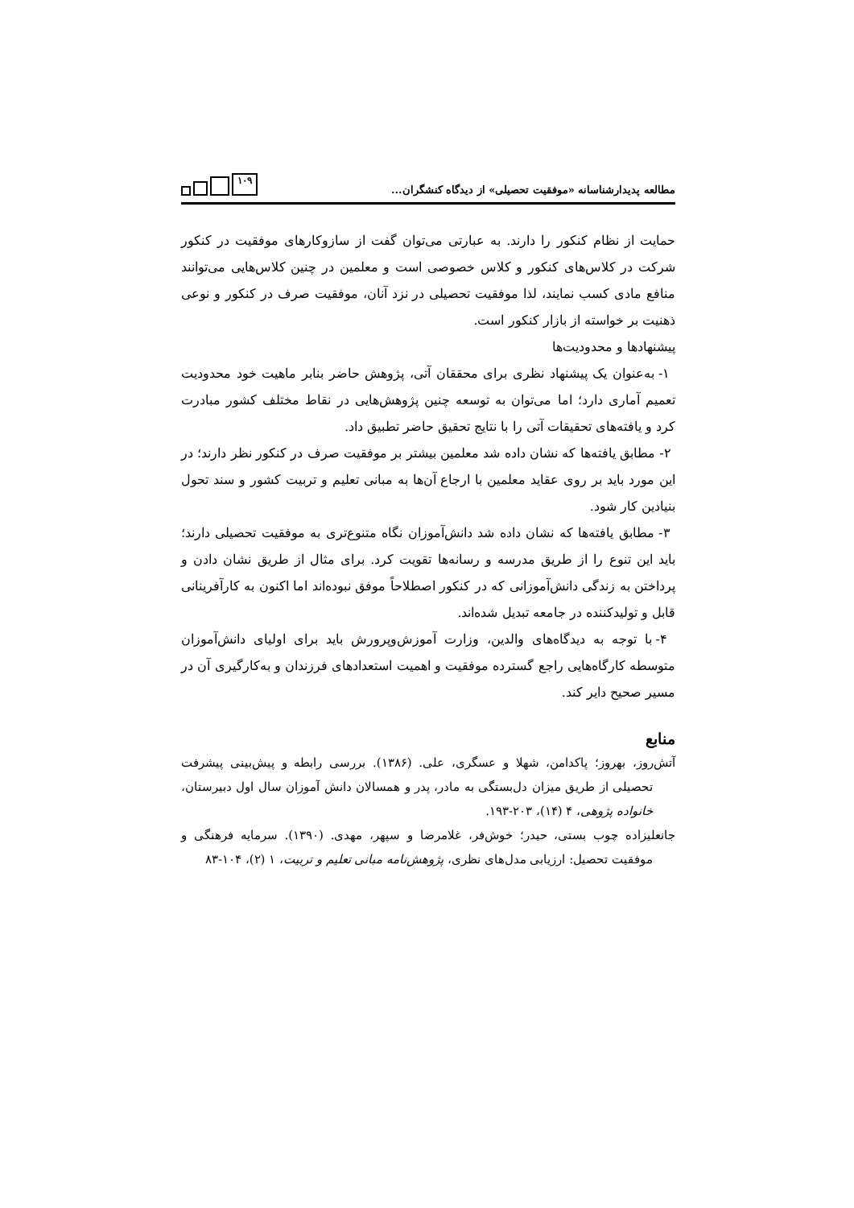مطالعه پدیدارشناسانه «موفقیت تحصیلی» از دیدگاه کنشگران...
۱۰۹
حمایت از نظام کنکور را دارند. به عبارتی می‌توان گفت از سازوکارهای موفقیت در کنکور شرکت در کلاس‌های کنکور و کلاس خصوصی است و معلمین در چنین کلاس‌هایی می‌توانند منافع مادی کسب نمایند، لذا موفقیت تحصیلی در نزد آنان، موفقیت صرف در کنکور و نوعی ذهنیت بر خواسته از بازار کنکور است.
پیشنهادها و محدودیت‌ها
۱- به‌عنوان یک پیشنهاد نظری برای محققان آتی، پژوهش حاضر بنابر ماهیت خود محدودیت تعمیم آماری دارد؛ اما می‌توان به توسعه چنین پژوهش‌هایی در نقاط مختلف کشور مبادرت کرد و یافته‌های تحقیقات آتی را با نتایج تحقیق حاضر تطبیق داد.
۲- مطابق یافته‌ها که نشان داده شد معلمین بیشتر بر موفقیت صرف در کنکور نظر دارند؛ در این مورد باید بر روی عقاید معلمین با ارجاع آن‌ها به مبانی تعلیم و تربیت کشور و سند تحول بنیادین کار شود.
۳- مطابق یافته‌ها که نشان داده شد دانش‌آموزان نگاه متنوع‌تری به موفقیت تحصیلی دارند؛ باید این تنوع را از طریق مدرسه و رسانه‌ها تقویت کرد. برای مثال از طریق نشان دادن و پرداختن به زندگی دانش‌آموزانی که در کنکور اصطلاحاً موفق نبوده‌اند اما اکنون به کارآفرینانی قابل و تولیدکننده در جامعه تبدیل شده‌اند.
۴- با توجه به دیدگاه‌های والدین، وزارت آموزش‌وپرورش باید برای اولیای دانش‌آموزان متوسطه کارگاه‌هایی راجع گسترده موفقیت و اهمیت استعدادهای فرزندان و به‌کارگیری آن در مسیر صحیح دایر کند.
منابع
آتش‌روز، بهروز؛ پاکدامن، شهلا و عسگری، علی. (۱۳۸۶). بررسی رابطه و پیش‌بینی پیشرفت تحصیلی از طریق میزان دل‌بستگی به مادر، پدر و همسالان دانش آموزان سال اول دبیرستان، خانواده پژوهی، ۴ (۱۴)، ۲۰۳-۱۹۳.
جانعلیزاده چوب بستی، حیدر؛ خوش‌فر، غلامرضا و سپهر، مهدی. (۱۳۹۰). سرمایه فرهنگی و موفقیت تحصیل: ارزیابی مدل‌های نظری، پژوهش‌نامه مبانی تعلیم و تربیت، ۱ (۲)، ۱۰۴-۸۳